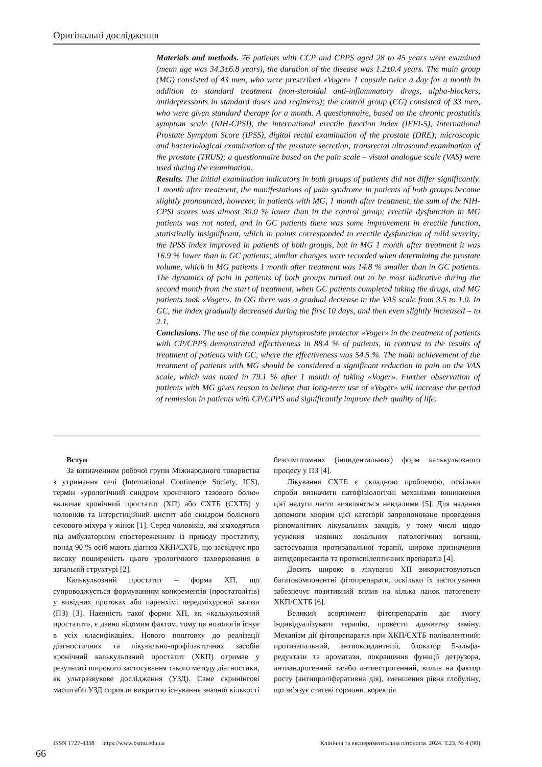Оригінальні дослідження
Materials and methods. 76 patients with CCP and CPPS aged 28 to 45 years were examined (mean age was 34.3±6.8 years), the duration of the disease was 1.2±0.4 years. The main group (MG) consisted of 43 men, who were prescribed «Voger» 1 capsule twice a day for a month in addition to standard treatment (non-steroidal anti-inflammatory drugs, alpha-blockers, antidepressants in standard doses and regimens); the control group (CG) consisted of 33 men, who were given standard therapy for a month. A questionnaire, based on the chronic prostatitis symptom scale (NIH-CPSI), the international erectile function index (IEFI-5), International Prostate Symptom Score (IPSS), digital rectal examination of the prostate (DRE); microscopic and bacteriological examination of the prostate secretion; transrectal ultrasound examination of the prostate (TRUS); a questionnaire based on the pain scale – visual analogue scale (VAS) were used during the examination.
Results. The initial examination indicators in both groups of patients did not differ significantly. 1 month after treatment, the manifestations of pain syndrome in patients of both groups became slightly pronounced, however, in patients with MG, 1 month after treatment, the sum of the NIH-CPSI scores was almost 30.0 % lower than in the control group; erectile dysfunction in MG patients was not noted, and in GC patients there was some improvement in erectile function, statistically insignificant, which in points corresponded to erectile dysfunction of mild severity; the IPSS index improved in patients of both groups, but in MG 1 month after treatment it was 16.9 % lower than in GC patients; similar changes were recorded when determining the prostate volume, which in MG patients 1 month after treatment was 14.8 % smaller than in GC patients. The dynamics of pain in patients of both groups turned out to be most indicative during the second month from the start of treatment, when GC patients completed taking the drugs, and MG patients took «Voger». In OG there was a gradual decrease in the VAS scale from 3.5 to 1.0. In GC, the index gradually decreased during the first 10 days, and then even slightly increased – to 2.1.
Conclusions. The use of the complex phytoprostate protector «Voger» in the treatment of patients with CP/CPPS demonstrated effectiveness in 88.4 % of patients, in contrast to the results of treatment of patients with GC, where the effectiveness was 54.5 %. The main achievement of the treatment of patients with MG should be considered a significant reduction in pain on the VAS scale, which was noted in 79.1 % after 1 month of taking «Voger». Further observation of patients with MG gives reason to believe that long-term use of «Voger» will increase the period of remission in patients with CP/CPPS and significantly improve their quality of life.
Вступ
За визначенням робочої групи Міжнародного товариства з утримання сечі (International Continence Society, ICS), термін «урологічний синдром хронічного тазового болю» включає хронічний простатит (ХП) або СХТБ (СХТБ) у чоловіків та інтерстиційний цистит або синдром болісного сечового міхура у жінок [1]. Серед чоловіків, які знаходяться під амбулаторним спостереженням із приводу простатиту, понад 90 % осіб мають діагноз ХКП/СХТБ, що засвідчує про високу поширеність цього урологічного захворювання в загальній структурі [2].
Калькульозний простатит – форма ХП, що супроводжується формуванням конкрементів (простатолітів) у вивідних протоках або паренхімі передміхурової залози (ПЗ) [3]. Наявність такої форми ХП, як «калькульозний простатит», є давно відомим фактом, тому ця нозологія існує в усіх класифікаціях. Нового поштовху до реалізації діагностичних та лікувально-профілактичних засобів хронічний калькульозний простатит (ХКП) отримав у результаті широкого застосування такого методу діагностики, як ультразвукове дослідження (УЗД). Саме скринінгові масштаби УЗД сприяли викриттю існування значної кількості безсимптомних (інцидентальних) форм калькульозного процесу у ПЗ [4].
Лікування СХТБ є складною проблемою, оскільки спроби визначити патофізіологічні механізми виникнення цієї недуги часто виявляються невдалими [5]. Для надання допомоги хворим цієї категорії запропоновано проведення різноманітних лікувальних заходів, у тому числі щодо усунення наявних локальних патологічних вогнищ, застосування протизапальної терапії, широке призначення антидепресантів та протиепілептичних препаратів [4].
Досить широко в лікуванні ХП використовуються багатокомпонентні фітопрепарати, оскільки їх застосування забезпечує позитивний вплив на кілька ланок патогенезу ХКП/СХТБ [6].
Великий асортимент фітопрепаратів дає змогу індивідуалізувати терапію, провести адекватну заміну. Механізм дії фітопрепаратів при ХКП/СХТБ полівалентний: протизапальний, антиоксидантний, блокатор 5-альфа-редуктази та ароматази, покращення функції детрузора, антиандрогенний та/або антиестрогенний, вплив на фактор росту (антипроліферативна дія), зменшення рівня глобуліну, що зв’язує статеві гормони, корекція
ISSN 1727-4338 https://www.bsmu.edu.ua Клінічна та експериментальна патологія. 2024. Т.23, № 4 (90)
66